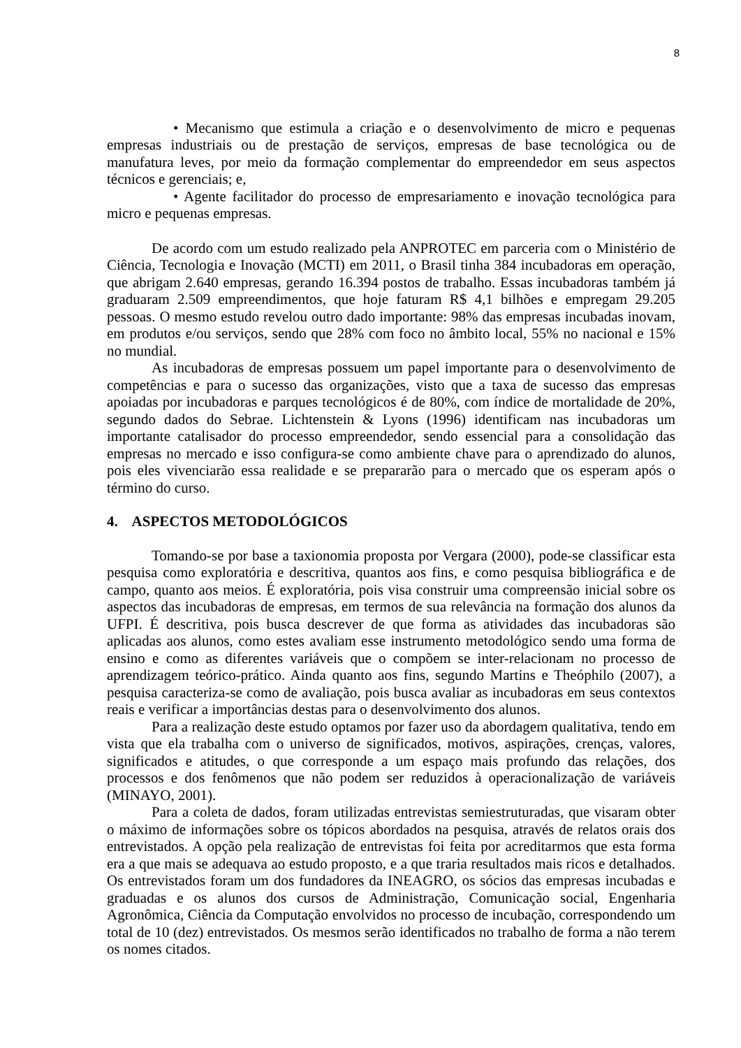8
• Mecanismo que estimula a criação e o desenvolvimento de micro e pequenas empresas industriais ou de prestação de serviços, empresas de base tecnológica ou de manufatura leves, por meio da formação complementar do empreendedor em seus aspectos técnicos e gerenciais; e,
• Agente facilitador do processo de empresariamento e inovação tecnológica para micro e pequenas empresas.
De acordo com um estudo realizado pela ANPROTEC em parceria com o Ministério de Ciência, Tecnologia e Inovação (MCTI) em 2011, o Brasil tinha 384 incubadoras em operação, que abrigam 2.640 empresas, gerando 16.394 postos de trabalho. Essas incubadoras também já graduaram 2.509 empreendimentos, que hoje faturam R$ 4,1 bilhões e empregam 29.205 pessoas. O mesmo estudo revelou outro dado importante: 98% das empresas incubadas inovam, em produtos e/ou serviços, sendo que 28% com foco no âmbito local, 55% no nacional e 15% no mundial.
As incubadoras de empresas possuem um papel importante para o desenvolvimento de competências e para o sucesso das organizações, visto que a taxa de sucesso das empresas apoiadas por incubadoras e parques tecnológicos é de 80%, com índice de mortalidade de 20%, segundo dados do Sebrae. Lichtenstein & Lyons (1996) identificam nas incubadoras um importante catalisador do processo empreendedor, sendo essencial para a consolidação das empresas no mercado e isso configura-se como ambiente chave para o aprendizado do alunos, pois eles vivenciarão essa realidade e se prepararão para o mercado que os esperam após o término do curso.
4. ASPECTOS METODOLÓGICOS
Tomando-se por base a taxionomia proposta por Vergara (2000), pode-se classificar esta pesquisa como exploratória e descritiva, quantos aos fins, e como pesquisa bibliográfica e de campo, quanto aos meios. É exploratória, pois visa construir uma compreensão inicial sobre os aspectos das incubadoras de empresas, em termos de sua relevância na formação dos alunos da UFPI. É descritiva, pois busca descrever de que forma as atividades das incubadoras são aplicadas aos alunos, como estes avaliam esse instrumento metodológico sendo uma forma de ensino e como as diferentes variáveis que o compõem se inter-relacionam no processo de aprendizagem teórico-prático. Ainda quanto aos fins, segundo Martins e Theóphilo (2007), a pesquisa caracteriza-se como de avaliação, pois busca avaliar as incubadoras em seus contextos reais e verificar a importâncias destas para o desenvolvimento dos alunos.
Para a realização deste estudo optamos por fazer uso da abordagem qualitativa, tendo em vista que ela trabalha com o universo de significados, motivos, aspirações, crenças, valores, significados e atitudes, o que corresponde a um espaço mais profundo das relações, dos processos e dos fenômenos que não podem ser reduzidos à operacionalização de variáveis (MINAYO, 2001).
Para a coleta de dados, foram utilizadas entrevistas semiestruturadas, que visaram obter o máximo de informações sobre os tópicos abordados na pesquisa, através de relatos orais dos entrevistados. A opção pela realização de entrevistas foi feita por acreditarmos que esta forma era a que mais se adequava ao estudo proposto, e a que traria resultados mais ricos e detalhados. Os entrevistados foram um dos fundadores da INEAGRO, os sócios das empresas incubadas e graduadas e os alunos dos cursos de Administração, Comunicação social, Engenharia Agronômica, Ciência da Computação envolvidos no processo de incubação, correspondendo um total de 10 (dez) entrevistados. Os mesmos serão identificados no trabalho de forma a não terem os nomes citados.